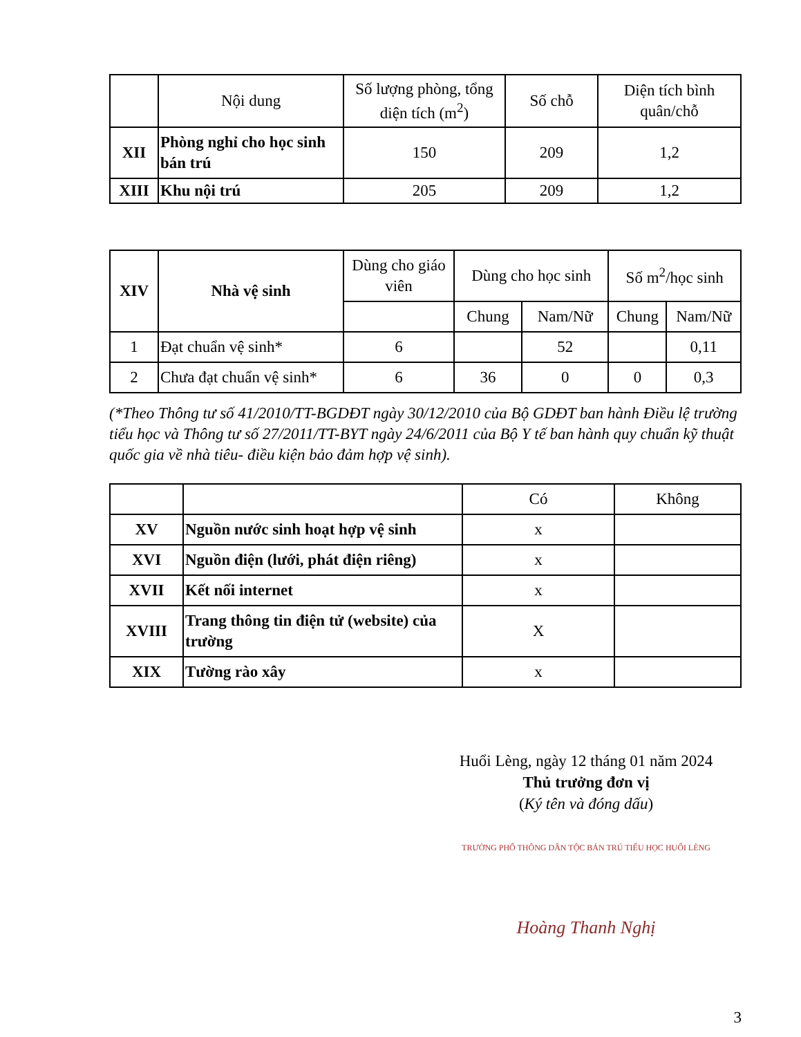| | Nội dung | Số lượng phòng, tổng diện tích (m<sup>2</sup>) | Số chỗ | Diện tích bình quân/chỗ |
| XII | Phòng nghỉ cho học sinh bán trú | 150 | 209 | 1,2 |
| XIII | Khu nội trú | 205 | 209 | 1,2 |
| XIV | Nhà vệ sinh | Dùng cho giáo viên | Dùng cho học sinh | | Số m<sup>2</sup>/học sinh | |
| | | | Chung | Nam/Nữ | Chung | Nam/Nữ |
| 1 | Đạt chuẩn vệ sinh* | 6 | | 52 | | 0,11 |
| 2 | Chưa đạt chuẩn vệ sinh* | 6 | 36 | 0 | 0 | 0,3 |
(*Theo Thông tư số 41/2010/TT-BGDĐT ngày 30/12/2010 của Bộ GDĐT ban hành Điều lệ trường tiểu học và Thông tư số 27/2011/TT-BYT ngày 24/6/2011 của Bộ Y tế ban hành quy chuẩn kỹ thuật quốc gia về nhà tiêu- điều kiện bảo đảm hợp vệ sinh).
| | | Có | Không |
| XV | Nguồn nước sinh hoạt hợp vệ sinh | x | |
| XVI | Nguồn điện (lưới, phát điện riêng) | x | |
| XVII | Kết nối internet | x | |
| XVIII | Trang thông tin điện tử (website) của trường | X | |
| XIX | Tường rào xây | x | |
Huổi Lèng, ngày 12 tháng 01 năm 2024
Thủ trưởng đơn vị
(Ký tên và đóng dấu)
TRƯỜNG PHỔ THÔNG DÂN TỘC BÁN TRÚ TIỂU HỌC HUỔI LÈNG
Hoàng Thanh Nghị
3